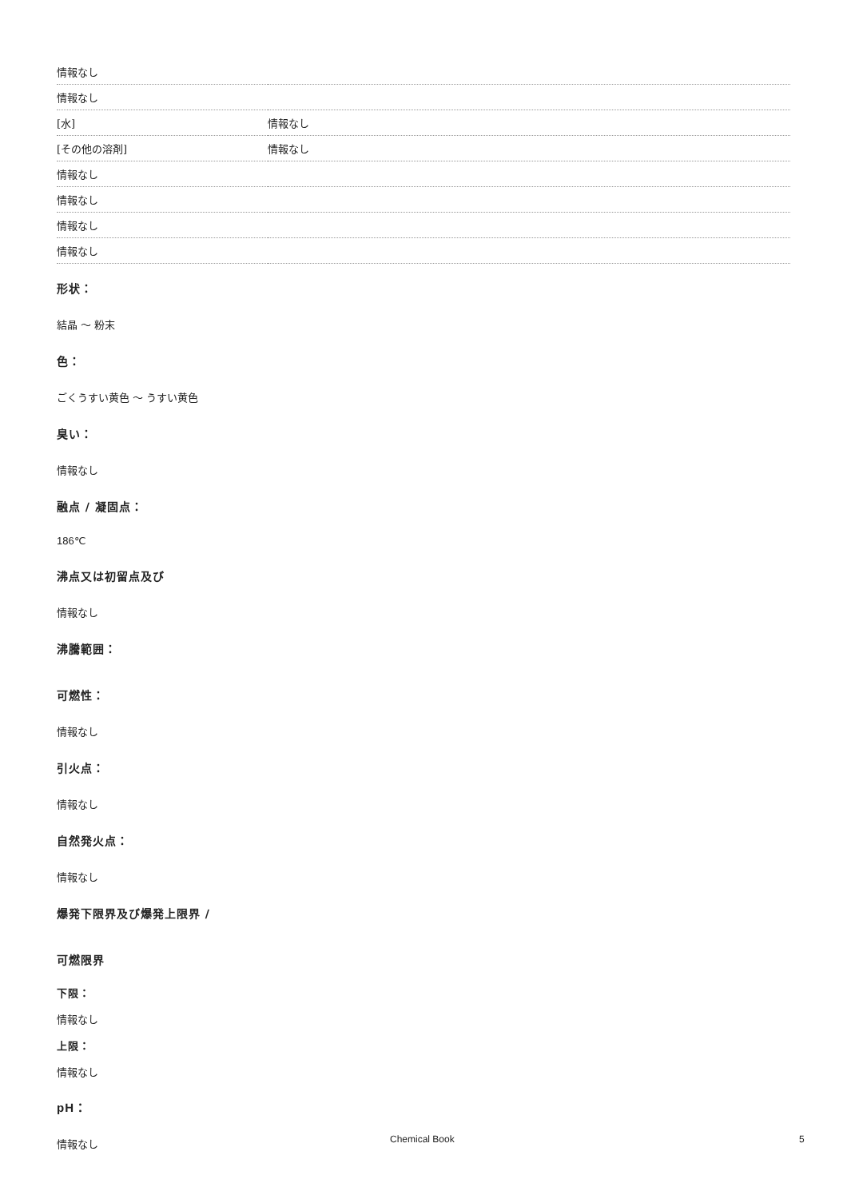| 情報なし | |
| 情報なし | |
| [水] | 情報なし |
| [その他の溶剤] | 情報なし |
| 情報なし | |
| 情報なし | |
| 情報なし | |
| 情報なし | |
形状：
結晶 ～ 粉末
色：
ごくうすい黄色 ～ うすい黄色
臭い：
情報なし
融点 / 凝固点：
186℃
沸点又は初留点及び
情報なし
沸騰範囲：
可燃性：
情報なし
引火点：
情報なし
自然発火点：
情報なし
爆発下限界及び爆発上限界 /
可燃限界
下限：
情報なし
上限：
情報なし
pH：
情報なし
Chemical Book 5